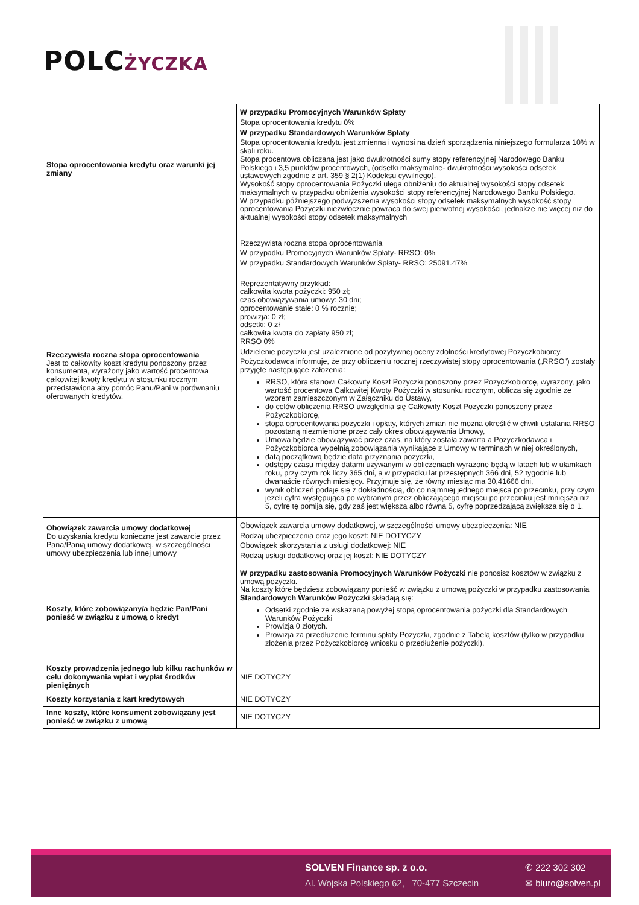POLCŻYCZKA
| Stopa oprocentowania kredytu oraz warunki jej zmiany | W przypadku Promocyjnych Warunków Spłaty Stopa oprocentowania kredytu 0% W przypadku Standardowych Warunków Spłaty Stopa oprocentowania kredytu jest zmienna i wynosi na dzień sporządzenia niniejszego formularza 10% w skali roku. Stopa procentowa obliczana jest jako dwukrotności sumy stopy referencyjnej Narodowego Banku Polskiego i 3,5 punktów procentowych, (odsetki maksymalne- dwukrotności wysokości odsetek ustawowych zgodnie z art. 359 § 2(1) Kodeksu cywilnego). Wysokość stopy oprocentowania Pożyczki ulega obniżeniu do aktualnej wysokości stopy odsetek maksymalnych w przypadku obniżenia wysokości stopy referencyjnej Narodowego Banku Polskiego. W przypadku późniejszego podwyższenia wysokości stopy odsetek maksymalnych wysokość stopy oprocentowania Pożyczki niezwłocznie powraca do swej pierwotnej wysokości, jednakże nie więcej niż do aktualnej wysokości stopy odsetek maksymalnych |
| Rzeczywista roczna stopa oprocentowania Jest to całkowity koszt kredytu ponoszony przez konsumenta, wyrażony jako wartość procentowa całkowitej kwoty kredytu w stosunku rocznym przedstawiona aby pomóc Panu/Pani w porównaniu oferowanych kredytów. | Rzeczywista roczna stopa oprocentowania W przypadku Promocyjnych Warunków Spłaty- RRSO: 0% W przypadku Standardowych Warunków Spłaty- RRSO: 25091.47% Reprezentatywny przykład: całkowita kwota pożyczki: 950 zł; czas obowiązywania umowy: 30 dni; oprocentowanie stałe: 0 % rocznie; prowizja: 0 zł; odsetki: 0 zł całkowita kwota do zapłaty 950 zł; RRSO 0% Udzielenie pożyczki jest uzależnione od pozytywnej oceny zdolności kredytowej Pożyczkobiorcy. Pożyczkodawca informuje, że przy obliczeniu rocznej rzeczywistej stopy oprocentowania („RRSO”) zostały przyjęte następujące założenia: RRSO, która stanowi Całkowity Koszt Pożyczki ponoszony przez Pożyczkobiorcę, wyrażony, jako wartość procentowa Całkowitej Kwoty Pożyczki w stosunku rocznym, oblicza się zgodnie ze wzorem zamieszczonym w Załączniku do Ustawy, do celów obliczenia RRSO uwzględnia się Całkowity Koszt Pożyczki ponoszony przez Pożyczkobiorcę, stopa oprocentowania pożyczki i opłaty, których zmian nie można określić w chwili ustalania RRSO pozostaną niezmienione przez cały okres obowiązywania Umowy, Umowa będzie obowiązywać przez czas, na który została zawarta a Pożyczkodawca i Pożyczkobiorca wypełnią zobowiązania wynikające z Umowy w terminach w niej określonych, datą początkową będzie data przyznania pożyczki, odstępy czasu między datami używanymi w obliczeniach wyrażone będą w latach lub w ułamkach roku, przy czym rok liczy 365 dni, a w przypadku lat przestępnych 366 dni, 52 tygodnie lub dwanaście równych miesięcy. Przyjmuje się, że równy miesiąc ma 30,41666 dni, wynik obliczeń podaje się z dokładnością, do co najmniej jednego miejsca po przecinku, przy czym jeżeli cyfra występująca po wybranym przez obliczającego miejscu po przecinku jest mniejsza niż 5, cyfrę tę pomija się, gdy zaś jest większa albo równa 5, cyfrę poprzedzającą zwiększa się o 1. |
| Obowiązek zawarcia umowy dodatkowej Do uzyskania kredytu konieczne jest zawarcie przez Pana/Panią umowy dodatkowej, w szczególności umowy ubezpieczenia lub innej umowy | Obowiązek zawarcia umowy dodatkowej, w szczególności umowy ubezpieczenia: NIE Rodzaj ubezpieczenia oraz jego koszt: NIE DOTYCZY Obowiązek skorzystania z usługi dodatkowej: NIE Rodzaj usługi dodatkowej oraz jej koszt: NIE DOTYCZY |
| Koszty, które zobowiązany/a będzie Pan/Pani ponieść w związku z umową o kredyt | W przypadku zastosowania Promocyjnych Warunków Pożyczki nie ponosisz kosztów w związku z umową pożyczki. Na koszty które będziesz zobowiązany ponieść w związku z umową pożyczki w przypadku zastosowania Standardowych Warunków Pożyczki składają się: Odsetki zgodnie ze wskazaną powyżej stopą oprocentowania pożyczki dla Standardowych Warunków Pożyczki Prowizja 0 złotych. Prowizja za przedłużenie terminu spłaty Pożyczki, zgodnie z Tabelą kosztów (tylko w przypadku złożenia przez Pożyczkobiorcę wniosku o przedłużenie pożyczki). |
| Koszty prowadzenia jednego lub kilku rachunków w celu dokonywania wpłat i wypłat środków pieniężnych | NIE DOTYCZY |
| Koszty korzystania z kart kredytowych | NIE DOTYCZY |
| Inne koszty, które konsument zobowiązany jest ponieść w związku z umową | NIE DOTYCZY |
SOLVEN Finance sp. z o.o.
Al. Wojska Polskiego 62, 70-477 Szczecin
✆ 222 302 302
✉ biuro@solven.pl